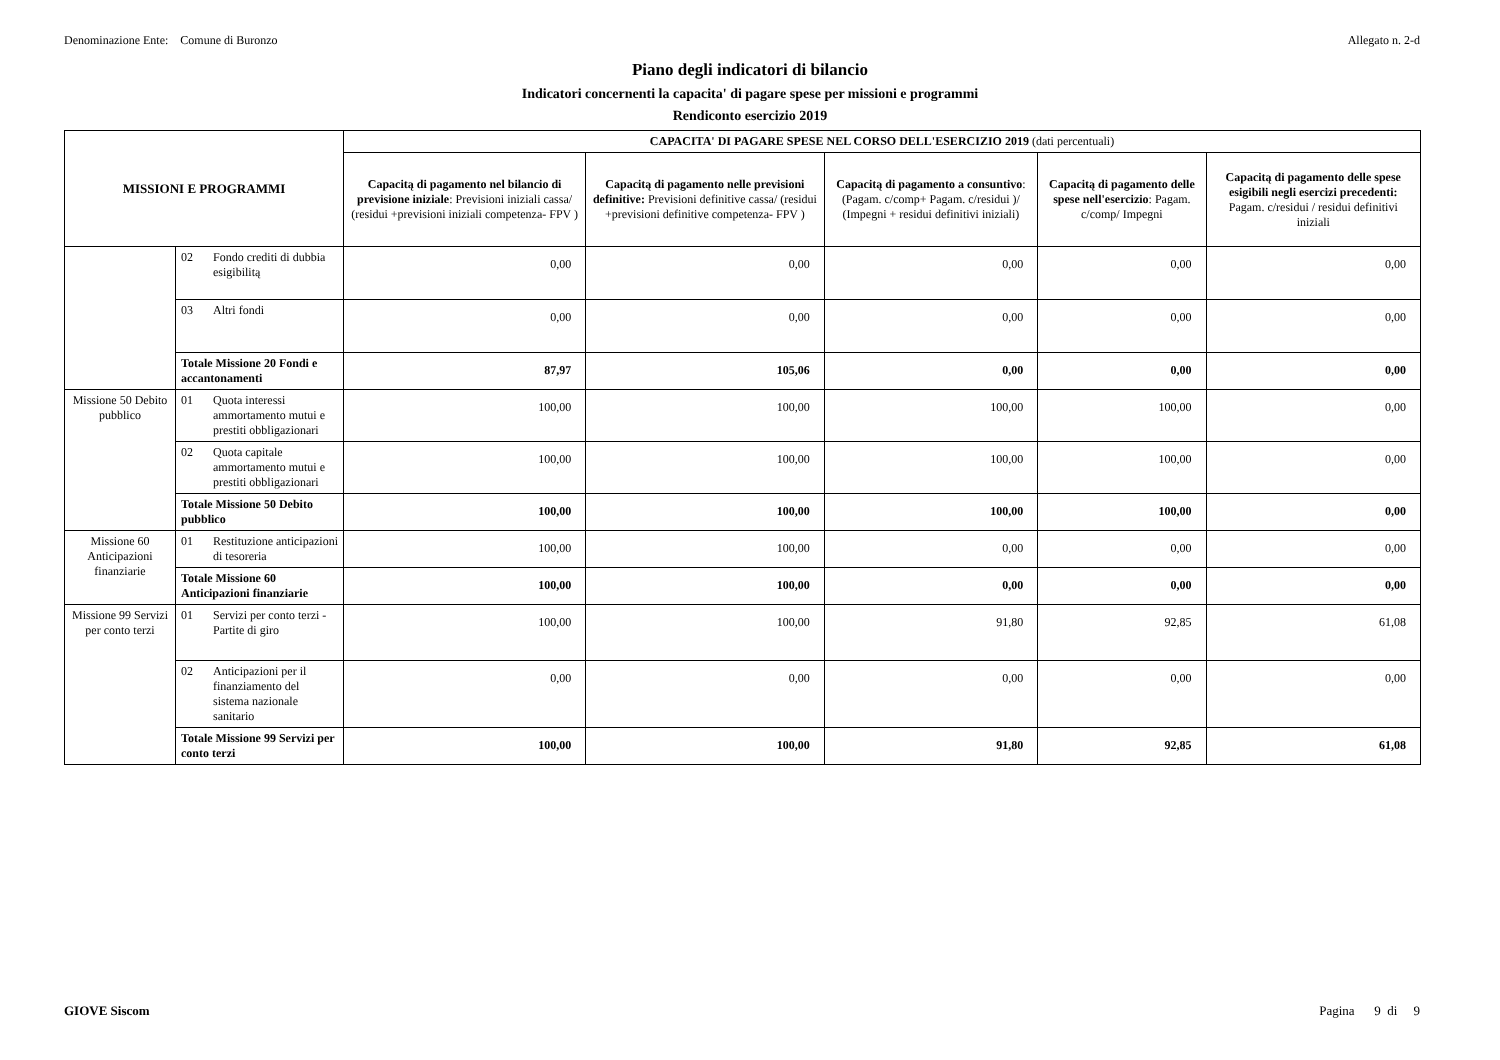Denominazione Ente: Comune di Buronzo Allegato n. 2-d
Piano degli indicatori di bilancio
Indicatori concernenti la capacita' di pagare spese per missioni e programmi
Rendiconto esercizio 2019
| MISSIONI E PROGRAMMI | | | CAPACITA' DI PAGARE SPESE NEL CORSO DELL'ESERCIZIO 2019 (dati percentuali) | | | | |
| --- | --- | --- | --- | --- | --- | --- | --- |
| | | | Capacitą di pagamento nel bilancio di previsione iniziale : Previsioni iniziali cassa/ (residui +previsioni iniziali competenza- FPV ) | Capacitą di pagamento nelle previsioni definitive: Previsioni definitive cassa/ (residui +previsioni definitive competenza- FPV ) | Capacitą di pagamento a consuntivo : (Pagam. c/comp+ Pagam. c/residui )/ (Impegni + residui definitivi iniziali) | Capacitą di pagamento delle spese nell'esercizio : Pagam. c/comp/ Impegni | Capacitą di pagamento delle spese esigibili negli esercizi precedenti: Pagam. c/residui / residui definitivi iniziali |
| | 02 | Fondo crediti di dubbia esigibilitą | 0,00 | 0,00 | 0,00 | 0,00 | 0,00 |
| | 03 | Altri fondi | 0,00 | 0,00 | 0,00 | 0,00 | 0,00 |
| | Totale Missione 20 Fondi e accantonamenti | | 87,97 | 105,06 | 0,00 | 0,00 | 0,00 |
| Missione 50 Debito pubblico | 01 | Quota interessi ammortamento mutui e prestiti obbligazionari | 100,00 | 100,00 | 100,00 | 100,00 | 0,00 |
| | 02 | Quota capitale ammortamento mutui e prestiti obbligazionari | 100,00 | 100,00 | 100,00 | 100,00 | 0,00 |
| | Totale Missione 50 Debito pubblico | | 100,00 | 100,00 | 100,00 | 100,00 | 0,00 |
| Missione 60 Anticipazioni finanziarie | 01 | Restituzione anticipazioni di tesoreria | 100,00 | 100,00 | 0,00 | 0,00 | 0,00 |
| | Totale Missione 60 Anticipazioni finanziarie | | 100,00 | 100,00 | 0,00 | 0,00 | 0,00 |
| Missione 99 Servizi per conto terzi | 01 | Servizi per conto terzi - Partite di giro | 100,00 | 100,00 | 91,80 | 92,85 | 61,08 |
| | 02 | Anticipazioni per il finanziamento del sistema nazionale sanitario | 0,00 | 0,00 | 0,00 | 0,00 | 0,00 |
| | Totale Missione 99 Servizi per conto terzi | | 100,00 | 100,00 | 91,80 | 92,85 | 61,08 |
GIOVE Siscom Pagina 9 di 9